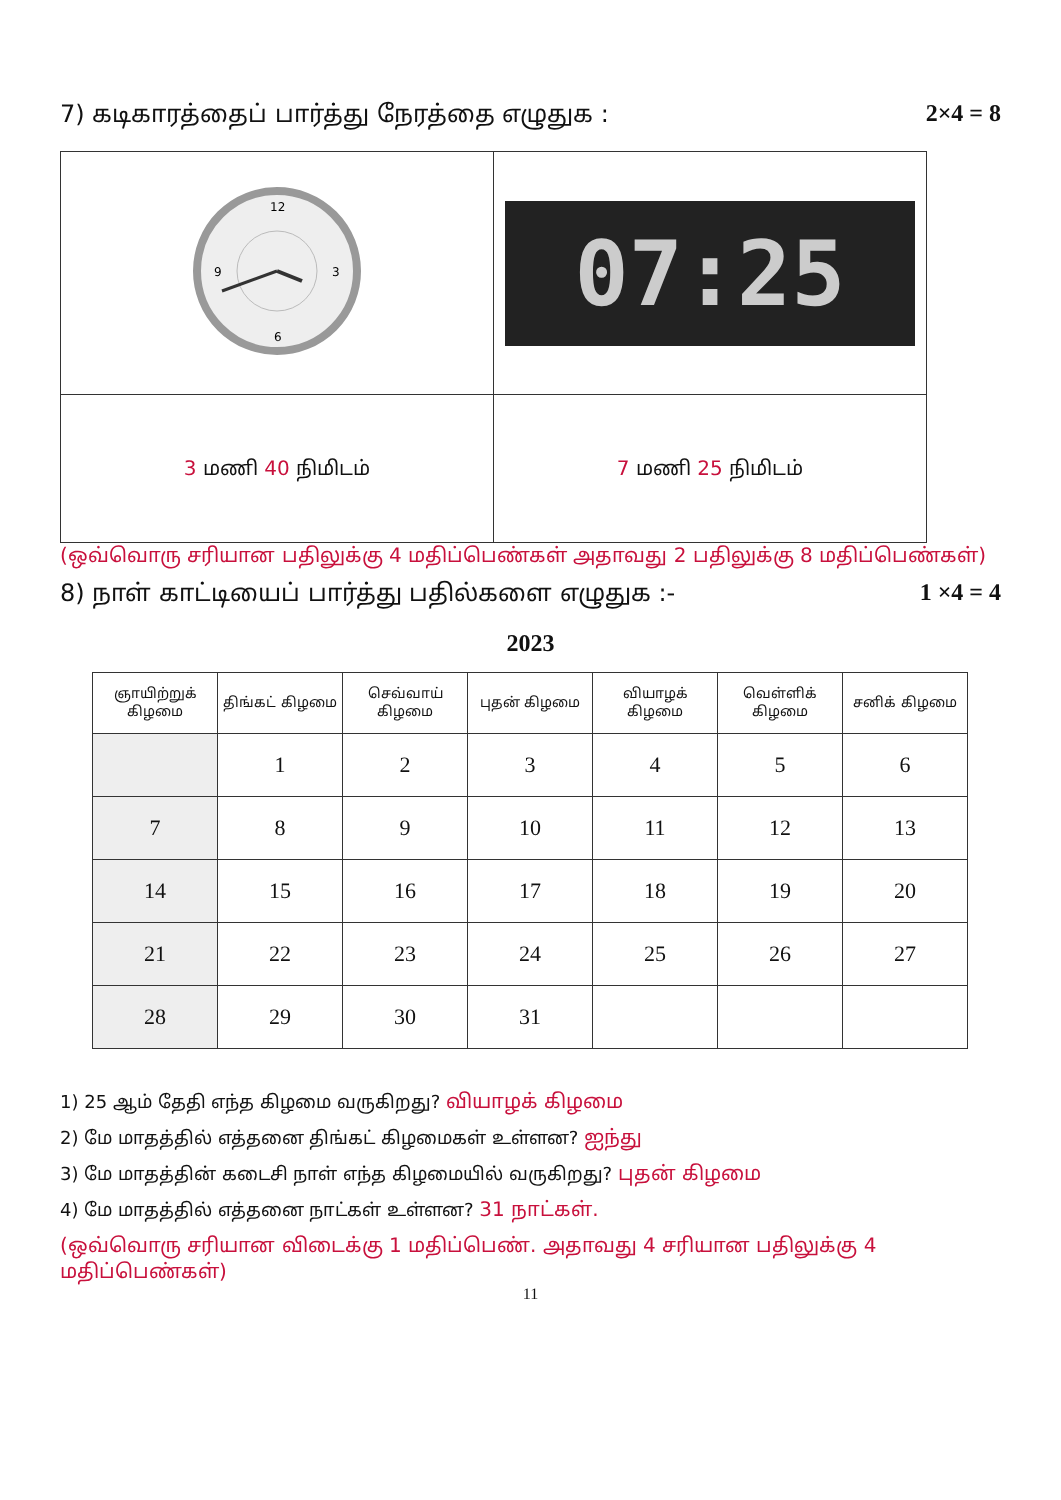7) கடிகாரத்தைப் பார்த்து நேரத்தை எழுதுக : 2×4 = 8
| 12 3 6 9 | 07:25 |
| 3 மணி 40 நிமிடம் | 7 மணி 25 நிமிடம் |
(ஒவ்வொரு சரியான பதிலுக்கு 4 மதிப்பெண்கள் அதாவது 2 பதிலுக்கு 8 மதிப்பெண்கள்)
8) நாள் காட்டியைப் பார்த்து பதில்களை எழுதுக :- 1 ×4 = 4
2023
| ஞாயிற்றுக் கிழமை | திங்கட் கிழமை | செவ்வாய் கிழமை | புதன் கிழமை | வியாழக் கிழமை | வெள்ளிக் கிழமை | சனிக் கிழமை |
| --- | --- | --- | --- | --- | --- | --- |
| | 1 | 2 | 3 | 4 | 5 | 6 |
| 7 | 8 | 9 | 10 | 11 | 12 | 13 |
| 14 | 15 | 16 | 17 | 18 | 19 | 20 |
| 21 | 22 | 23 | 24 | 25 | 26 | 27 |
| 28 | 29 | 30 | 31 | | | |
1) 25 ஆம் தேதி எந்த கிழமை வருகிறது? வியாழக் கிழமை
2) மே மாதத்தில் எத்தனை திங்கட் கிழமைகள் உள்ளன? ஐந்து
3) மே மாதத்தின் கடைசி நாள் எந்த கிழமையில் வருகிறது? புதன் கிழமை
4) மே மாதத்தில் எத்தனை நாட்கள் உள்ளன? 31 நாட்கள்.
(ஒவ்வொரு சரியான விடைக்கு 1 மதிப்பெண். அதாவது 4 சரியான பதிலுக்கு 4 மதிப்பெண்கள்)
11